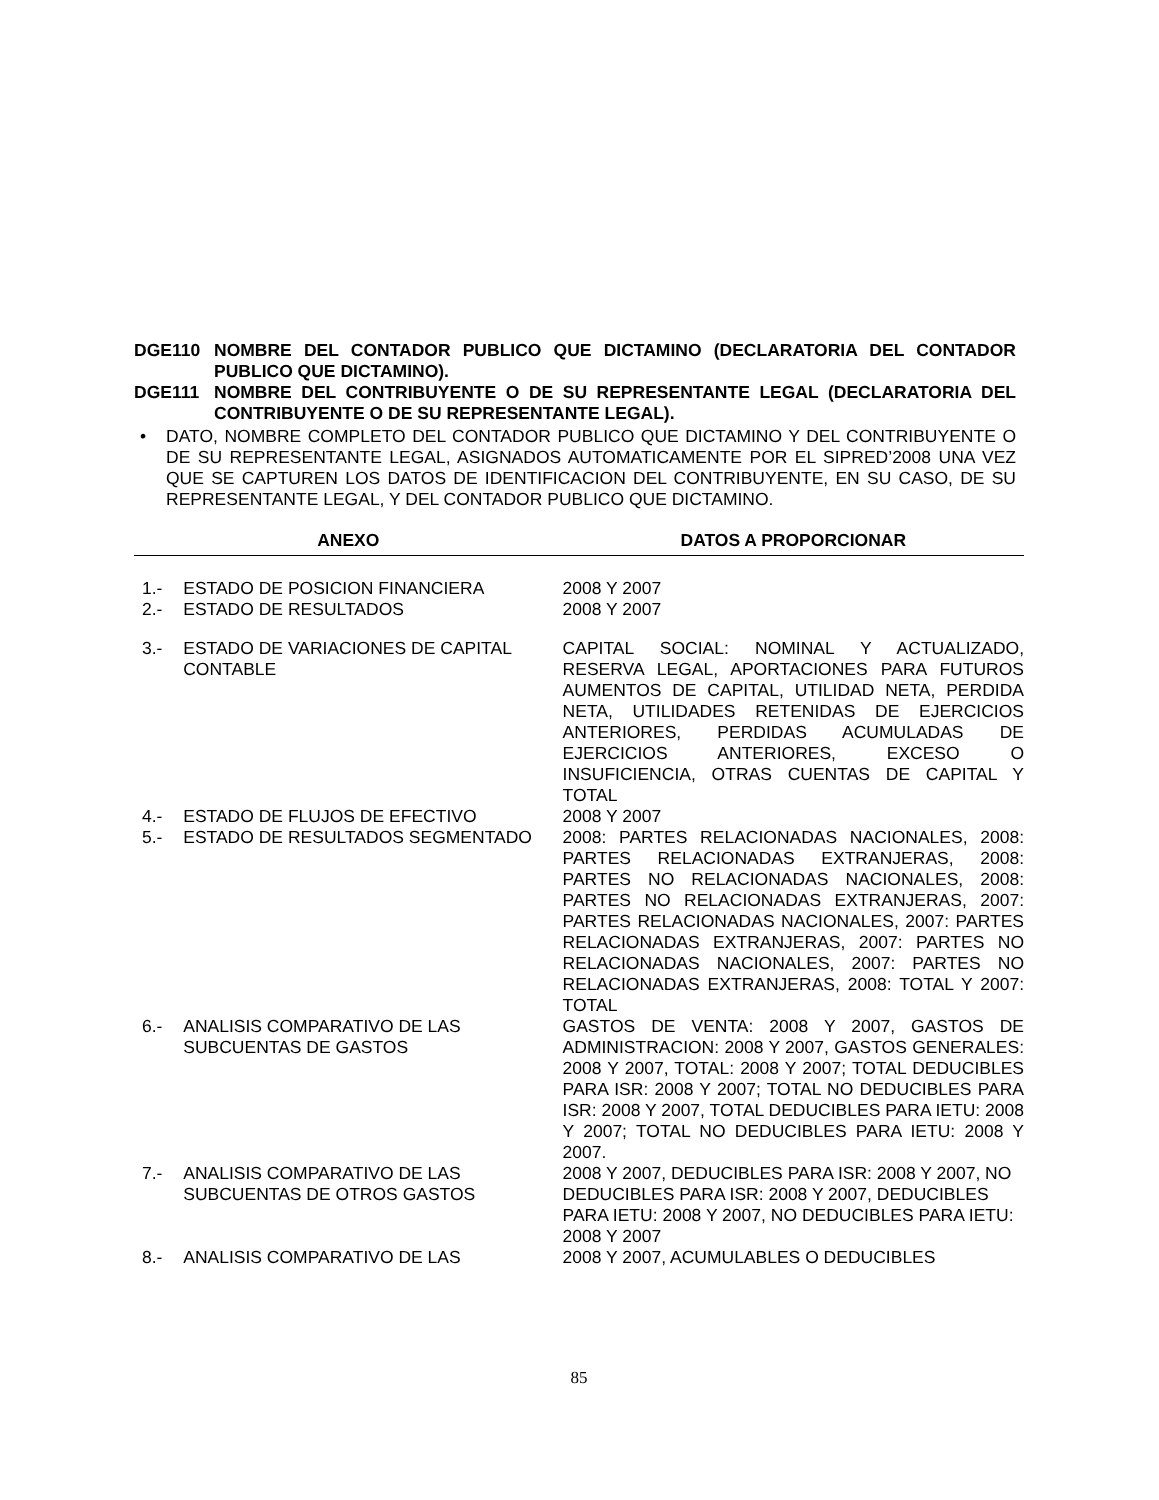DGE110 NOMBRE DEL CONTADOR PUBLICO QUE DICTAMINO (DECLARATORIA DEL CONTADOR PUBLICO QUE DICTAMINO).
DGE111 NOMBRE DEL CONTRIBUYENTE O DE SU REPRESENTANTE LEGAL (DECLARATORIA DEL CONTRIBUYENTE O DE SU REPRESENTANTE LEGAL).
• DATO, NOMBRE COMPLETO DEL CONTADOR PUBLICO QUE DICTAMINO Y DEL CONTRIBUYENTE O DE SU REPRESENTANTE LEGAL, ASIGNADOS AUTOMATICAMENTE POR EL SIPRED’2008 UNA VEZ QUE SE CAPTUREN LOS DATOS DE IDENTIFICACION DEL CONTRIBUYENTE, EN SU CASO, DE SU REPRESENTANTE LEGAL, Y DEL CONTADOR PUBLICO QUE DICTAMINO.
| ANEXO | | DATOS A PROPORCIONAR |
| --- | --- | --- |
| 1.- | ESTADO DE POSICION FINANCIERA | 2008 Y 2007 |
| 2.- | ESTADO DE RESULTADOS | 2008 Y 2007 |
| 3.- | ESTADO DE VARIACIONES DE CAPITAL CONTABLE | CAPITAL SOCIAL: NOMINAL Y ACTUALIZADO, RESERVA LEGAL, APORTACIONES PARA FUTUROS AUMENTOS DE CAPITAL, UTILIDAD NETA, PERDIDA NETA, UTILIDADES RETENIDAS DE EJERCICIOS ANTERIORES, PERDIDAS ACUMULADAS DE EJERCICIOS ANTERIORES, EXCESO O INSUFICIENCIA, OTRAS CUENTAS DE CAPITAL Y TOTAL |
| 4.- | ESTADO DE FLUJOS DE EFECTIVO | 2008 Y 2007 |
| 5.- | ESTADO DE RESULTADOS SEGMENTADO | 2008: PARTES RELACIONADAS NACIONALES, 2008: PARTES RELACIONADAS EXTRANJERAS, 2008: PARTES NO RELACIONADAS NACIONALES, 2008: PARTES NO RELACIONADAS EXTRANJERAS, 2007: PARTES RELACIONADAS NACIONALES, 2007: PARTES RELACIONADAS EXTRANJERAS, 2007: PARTES NO RELACIONADAS NACIONALES, 2007: PARTES NO RELACIONADAS EXTRANJERAS, 2008: TOTAL Y 2007: TOTAL |
| 6.- | ANALISIS COMPARATIVO DE LAS SUBCUENTAS DE GASTOS | GASTOS DE VENTA: 2008 Y 2007, GASTOS DE ADMINISTRACION: 2008 Y 2007, GASTOS GENERALES: 2008 Y 2007, TOTAL: 2008 Y 2007; TOTAL DEDUCIBLES PARA ISR: 2008 Y 2007; TOTAL NO DEDUCIBLES PARA ISR: 2008 Y 2007, TOTAL DEDUCIBLES PARA IETU: 2008 Y 2007; TOTAL NO DEDUCIBLES PARA IETU: 2008 Y 2007. |
| 7.- | ANALISIS COMPARATIVO DE LAS SUBCUENTAS DE OTROS GASTOS | 2008 Y 2007, DEDUCIBLES PARA ISR: 2008 Y 2007, NO DEDUCIBLES PARA ISR: 2008 Y 2007, DEDUCIBLES PARA IETU: 2008 Y 2007, NO DEDUCIBLES PARA IETU: 2008 Y 2007 |
| 8.- | ANALISIS COMPARATIVO DE LAS | 2008 Y 2007, ACUMULABLES O DEDUCIBLES |
85